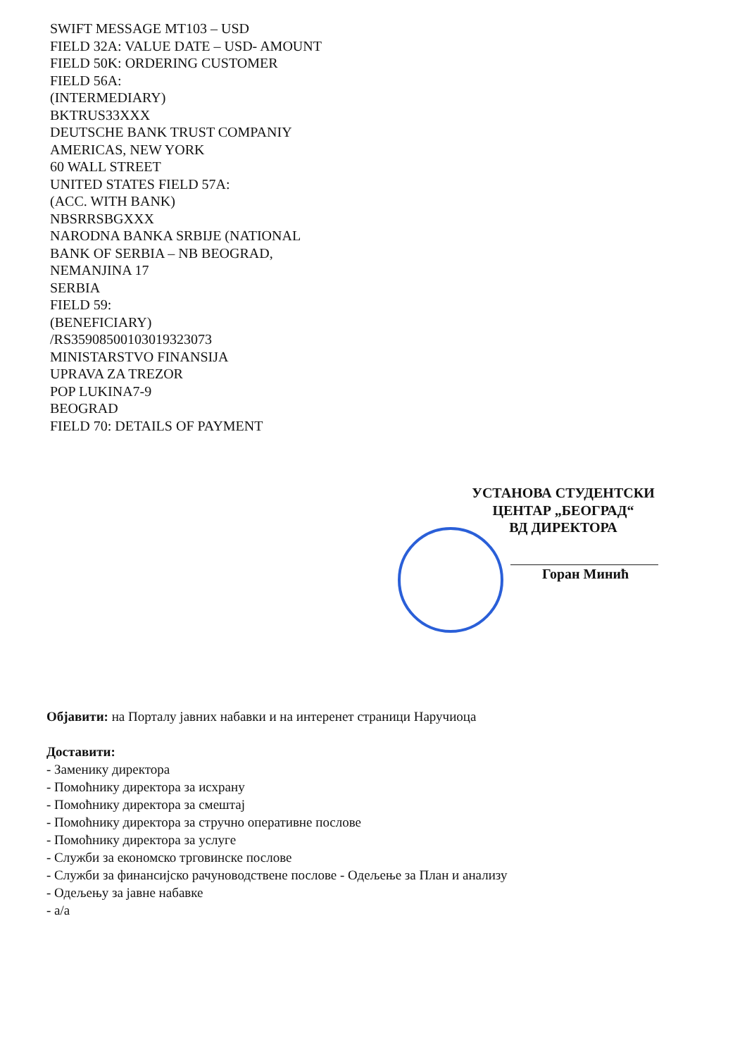SWIFT MESSAGE MT103 – USD
FIELD 32A: VALUE DATE – USD- AMOUNT
FIELD 50K: ORDERING CUSTOMER
FIELD 56A:
(INTERMEDIARY)
BKTRUS33XXX
DEUTSCHE BANK TRUST COMPANIY
AMERICAS, NEW YORK
60 WALL STREET
UNITED STATES FIELD 57A:
(ACC. WITH BANK)
NBSRRSBGXXX
NARODNA BANKA SRBIJE (NATIONAL
BANK OF SERBIA – NB BEOGRAD,
NEMANJINA 17
SERBIA
FIELD 59:
(BENEFICIARY)
/RS35908500103019323073
MINISTARSTVO FINANSIJA
UPRAVA ZA TREZOR
POP LUKINA7-9
BEOGRAD
FIELD 70: DETAILS OF PAYMENT
УСТАНОВА СТУДЕНТСКИ
ЦЕНТАР „БЕОГРАД“
ВД ДИРЕКТОРА
Горан Минић
Објавити: на Порталу јавних набавки и на интеренет страници Наручиоца
Доставити:
- Заменику директора
- Помоћнику директора за исхрану
- Помоћнику директора за смештај
- Помоћнику директора за стручно оперативне послове
- Помоћнику директора за услуге
- Служби за економско трговинске послове
- Служби за финансијско рачуноводствене послове - Одељење за План и анализу
- Одељењу за јавне набавке
- а/а